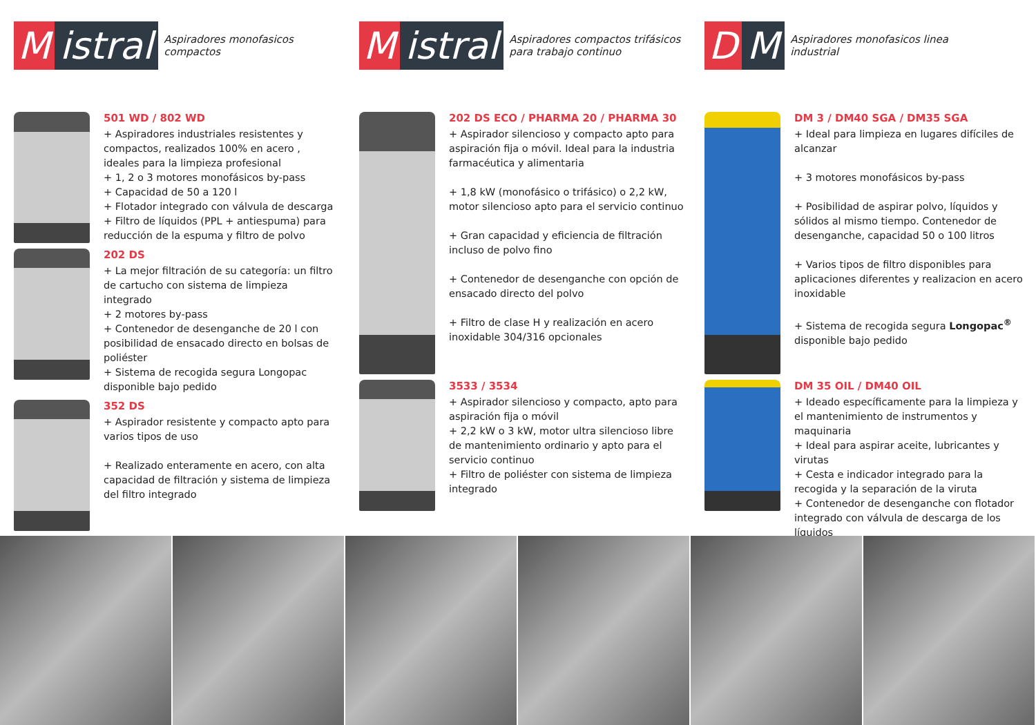Mistral
Aspiradores monofasicos
compactos
501 WD / 802 WD
+ Aspiradores industriales resistentes y compactos, realizados 100% en acero , ideales para la limpieza profesional
+ 1, 2 o 3 motores monofásicos by-pass
+ Capacidad de 50 a 120 l
+ Flotador integrado con válvula de descarga
+ Filtro de líquidos (PPL + antiespuma) para reducción de la espuma y filtro de polvo
202 DS
+ La mejor filtración de su categoría: un filtro de cartucho con sistema de limpieza integrado
+ 2 motores by-pass
+ Contenedor de desenganche de 20 l con posibilidad de ensacado directo en bolsas de poliéster
+ Sistema de recogida segura Longopac disponible bajo pedido
352 DS
+ Aspirador resistente y compacto apto para varios tipos de uso
+ Realizado enteramente en acero, con alta capacidad de filtración y sistema de limpieza del filtro integrado
Mistral
Aspiradores compactos trifásicos
para trabajo continuo
202 DS ECO / PHARMA 20 / PHARMA 30
+ Aspirador silencioso y compacto apto para aspiración fija o móvil. Ideal para la industria farmacéutica y alimentaria
+ 1,8 kW (monofásico o trifásico) o 2,2 kW, motor silencioso apto para el servicio continuo
+ Gran capacidad y eficiencia de filtración incluso de polvo fino
+ Contenedor de desenganche con opción de ensacado directo del polvo
+ Filtro de clase H y realización en acero inoxidable 304/316 opcionales
3533 / 3534
+ Aspirador silencioso y compacto, apto para aspiración fija o móvil
+ 2,2 kW o 3 kW, motor ultra silencioso libre de mantenimiento ordinario y apto para el servicio continuo
+ Filtro de poliéster con sistema de limpieza integrado
D M
Aspiradores monofasicos linea
industrial
DM 3 / DM40 SGA / DM35 SGA
+ Ideal para limpieza en lugares difíciles de alcanzar
+ 3 motores monofásicos by-pass
+ Posibilidad de aspirar polvo, líquidos y sólidos al mismo tiempo. Contenedor de desenganche, capacidad 50 o 100 litros
+ Varios tipos de filtro disponibles para aplicaciones diferentes y realizacion en acero inoxidable
+ Sistema de recogida segura Longopac<sup>®</sup> disponible bajo pedido
DM 35 OIL / DM40 OIL
+ Ideado específicamente para la limpieza y el mantenimiento de instrumentos y maquinaria
+ Ideal para aspirar aceite, lubricantes y virutas
+ Cesta e indicador integrado para la recogida y la separación de la viruta
+ Contenedor de desenganche con flotador integrado con válvula de descarga de los líquidos